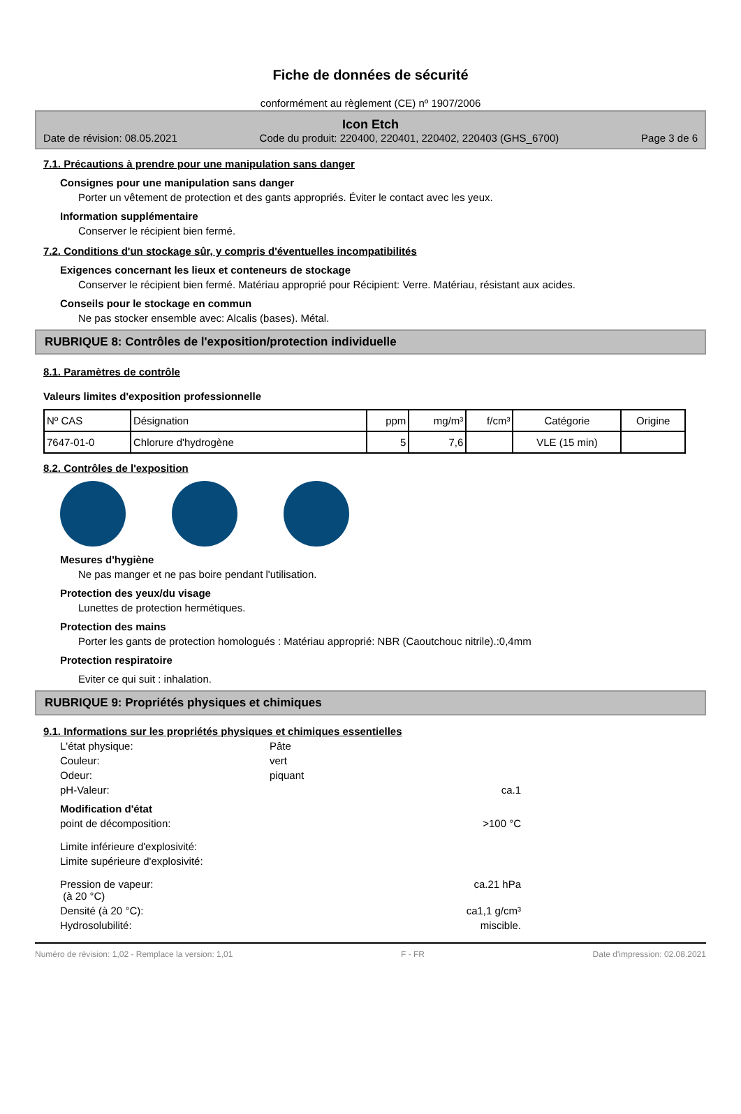Fiche de données de sécurité
conformément au règlement (CE) nº 1907/2006
Icon Etch
Date de révision: 08.05.2021 Code du produit: 220400, 220401, 220402, 220403 (GHS_6700) Page 3 de 6
7.1. Précautions à prendre pour une manipulation sans danger
Consignes pour une manipulation sans danger
Porter un vêtement de protection et des gants appropriés. Éviter le contact avec les yeux.
Information supplémentaire
Conserver le récipient bien fermé.
7.2. Conditions d'un stockage sûr, y compris d'éventuelles incompatibilités
Exigences concernant les lieux et conteneurs de stockage
Conserver le récipient bien fermé. Matériau approprié pour Récipient: Verre. Matériau, résistant aux acides.
Conseils pour le stockage en commun
Ne pas stocker ensemble avec: Alcalis (bases). Métal.
RUBRIQUE 8: Contrôles de l'exposition/protection individuelle
8.1. Paramètres de contrôle
Valeurs limites d'exposition professionnelle
| Nº CAS | Désignation | ppm | mg/m³ | f/cm³ | Catégorie | Origine |
| --- | --- | --- | --- | --- | --- | --- |
| 7647-01-0 | Chlorure d'hydrogène | 5 | 7,6 | | VLE (15 min) | |
8.2. Contrôles de l'exposition
Mesures d'hygiène
Ne pas manger et ne pas boire pendant l'utilisation.
Protection des yeux/du visage
Lunettes de protection hermétiques.
Protection des mains
Porter les gants de protection homologués : Matériau approprié: NBR (Caoutchouc nitrile).:0,4mm
Protection respiratoire
Eviter ce qui suit : inhalation.
RUBRIQUE 9: Propriétés physiques et chimiques
9.1. Informations sur les propriétés physiques et chimiques essentielles
L'état physique:
Pâte
Couleur:
vert
Odeur:
piquant
pH-Valeur:
ca.1
Modification d'état
point de décomposition:
>100 °C
Limite inférieure d'explosivité:
Limite supérieure d'explosivité:
Pression de vapeur:
(à 20 °C)
ca.21 hPa
Densité (à 20 °C):
ca1,1 g/cm³
Hydrosolubilité:
miscible.
Numéro de révision: 1,02 - Remplace la version: 1,01 F - FR Date d'impression: 02.08.2021